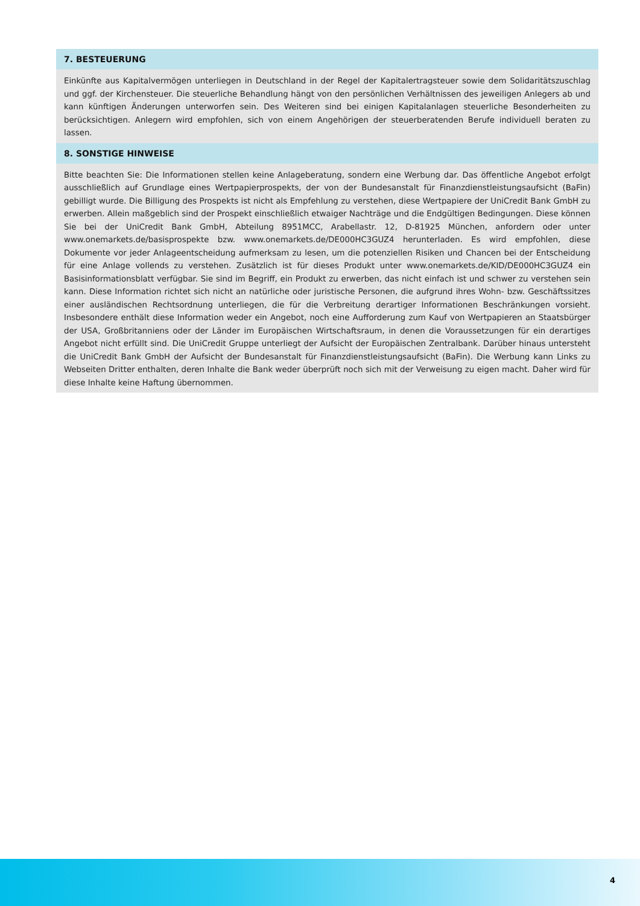7. BESTEUERUNG
Einkünfte aus Kapitalvermögen unterliegen in Deutschland in der Regel der Kapitalertragsteuer sowie dem Solidaritätszuschlag und ggf. der Kirchensteuer. Die steuerliche Behandlung hängt von den persönlichen Verhältnissen des jeweiligen Anlegers ab und kann künftigen Änderungen unterworfen sein. Des Weiteren sind bei einigen Kapitalanlagen steuerliche Besonderheiten zu berücksichtigen. Anlegern wird empfohlen, sich von einem Angehörigen der steuerberatenden Berufe individuell beraten zu lassen.
8. SONSTIGE HINWEISE
Bitte beachten Sie: Die Informationen stellen keine Anlageberatung, sondern eine Werbung dar. Das öffentliche Angebot erfolgt ausschließlich auf Grundlage eines Wertpapierprospekts, der von der Bundesanstalt für Finanzdienstleistungsaufsicht (BaFin) gebilligt wurde. Die Billigung des Prospekts ist nicht als Empfehlung zu verstehen, diese Wertpapiere der UniCredit Bank GmbH zu erwerben. Allein maßgeblich sind der Prospekt einschließlich etwaiger Nachträge und die Endgültigen Bedingungen. Diese können Sie bei der UniCredit Bank GmbH, Abteilung 8951MCC, Arabellastr. 12, D-81925 München, anfordern oder unter www.onemarkets.de/basisprospekte bzw. www.onemarkets.de/DE000HC3GUZ4 herunterladen. Es wird empfohlen, diese Dokumente vor jeder Anlageentscheidung aufmerksam zu lesen, um die potenziellen Risiken und Chancen bei der Entscheidung für eine Anlage vollends zu verstehen. Zusätzlich ist für dieses Produkt unter www.onemarkets.de/KID/DE000HC3GUZ4 ein Basisinformationsblatt verfügbar. Sie sind im Begriff, ein Produkt zu erwerben, das nicht einfach ist und schwer zu verstehen sein kann. Diese Information richtet sich nicht an natürliche oder juristische Personen, die aufgrund ihres Wohn- bzw. Geschäftssitzes einer ausländischen Rechtsordnung unterliegen, die für die Verbreitung derartiger Informationen Beschränkungen vorsieht. Insbesondere enthält diese Information weder ein Angebot, noch eine Aufforderung zum Kauf von Wertpapieren an Staatsbürger der USA, Großbritanniens oder der Länder im Europäischen Wirtschaftsraum, in denen die Voraussetzungen für ein derartiges Angebot nicht erfüllt sind. Die UniCredit Gruppe unterliegt der Aufsicht der Europäischen Zentralbank. Darüber hinaus untersteht die UniCredit Bank GmbH der Aufsicht der Bundesanstalt für Finanzdienstleistungsaufsicht (BaFin). Die Werbung kann Links zu Webseiten Dritter enthalten, deren Inhalte die Bank weder überprüft noch sich mit der Verweisung zu eigen macht. Daher wird für diese Inhalte keine Haftung übernommen.
4